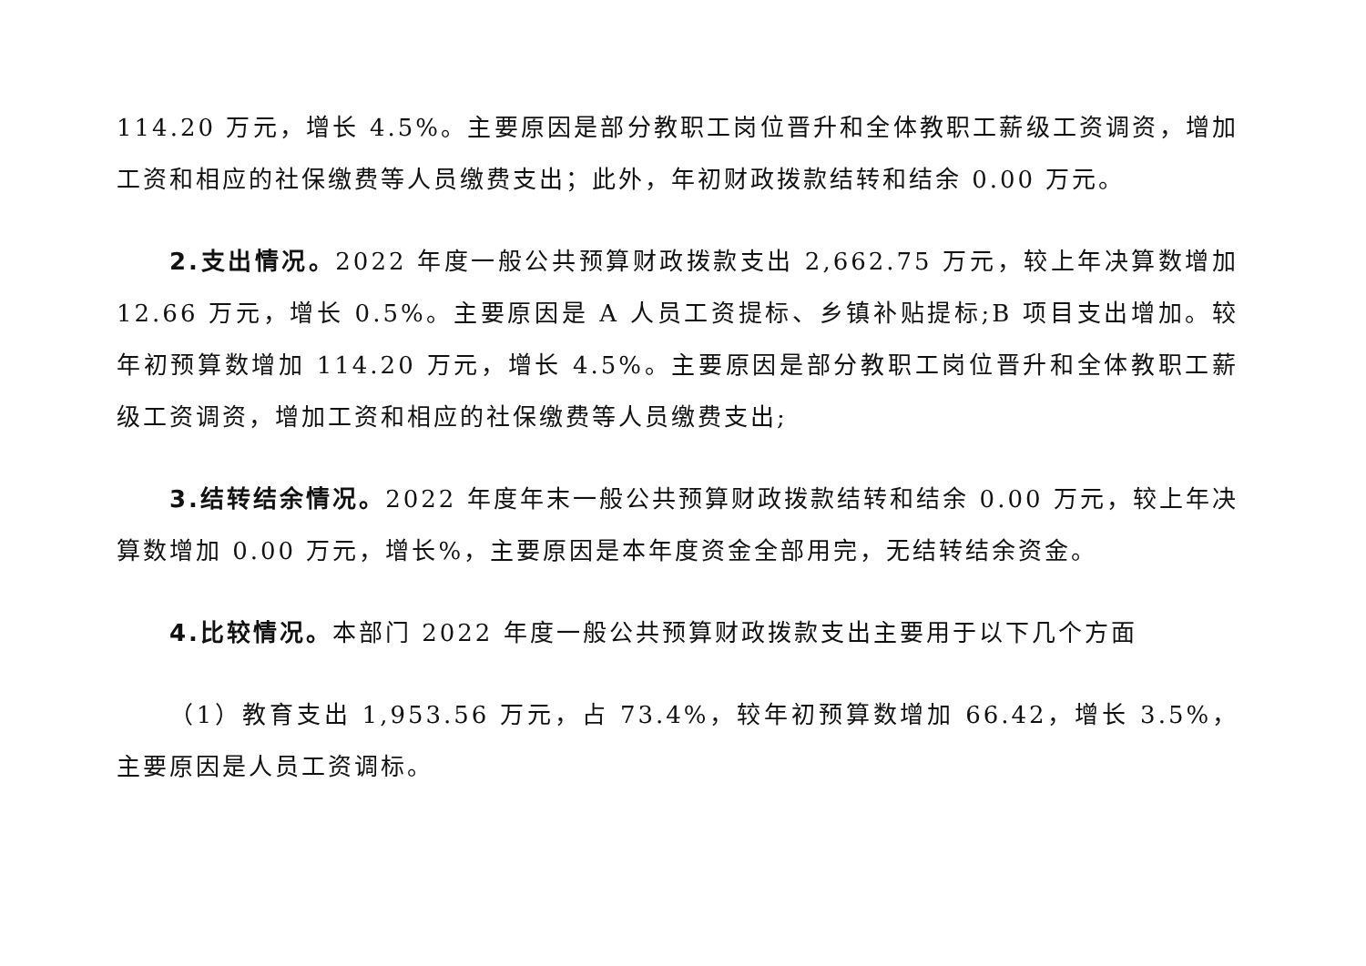114.20 万元，增长 4.5%。主要原因是部分教职工岗位晋升和全体教职工薪级工资调资，增加工资和相应的社保缴费等人员缴费支出；此外，年初财政拨款结转和结余 0.00 万元。
2.支出情况。2022 年度一般公共预算财政拨款支出 2,662.75 万元，较上年决算数增加 12.66 万元，增长 0.5%。主要原因是 A 人员工资提标、乡镇补贴提标;B 项目支出增加。较年初预算数增加 114.20 万元，增长 4.5%。主要原因是部分教职工岗位晋升和全体教职工薪级工资调资，增加工资和相应的社保缴费等人员缴费支出;
3.结转结余情况。2022 年度年末一般公共预算财政拨款结转和结余 0.00 万元，较上年决算数增加 0.00 万元，增长%，主要原因是本年度资金全部用完，无结转结余资金。
4.比较情况。本部门 2022 年度一般公共预算财政拨款支出主要用于以下几个方面
（1）教育支出 1,953.56 万元，占 73.4%，较年初预算数增加 66.42，增长 3.5%，主要原因是人员工资调标。